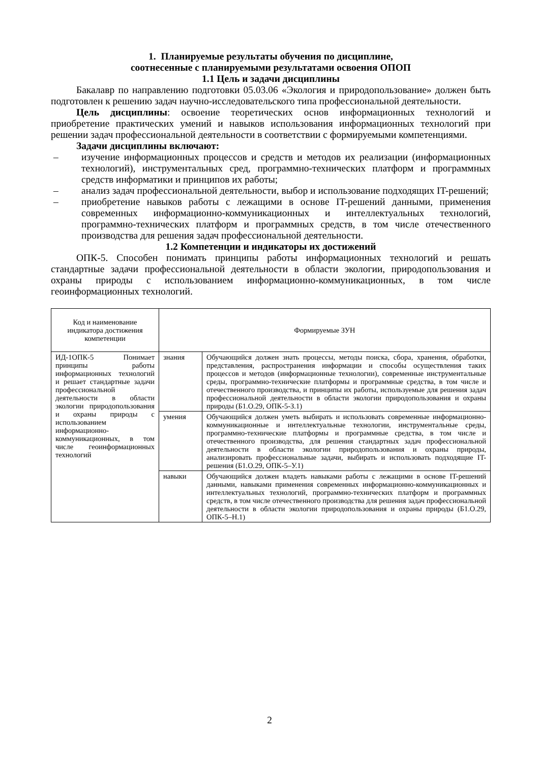1. Планируемые результаты обучения по дисциплине,
соотнесенные с планируемыми результатами освоения ОПОП
1.1 Цель и задачи дисциплины
Бакалавр по направлению подготовки 05.03.06 «Экология и природопользование» должен быть подготовлен к решению задач научно-исследовательского типа профессиональной деятельности.
Цель дисциплины: освоение теоретических основ информационных технологий и приобретение практических умений и навыков использования информационных технологий при решении задач профессиональной деятельности в соответствии с формируемыми компетенциями.
Задачи дисциплины включают:
– изучение информационных процессов и средств и методов их реализации (информационных технологий), инструментальных сред, программно-технических платформ и программных средств информатики и принципов их работы;
– анализ задач профессиональной деятельности, выбор и использование подходящих IT-решений;
– приобретение навыков работы с лежащими в основе IT-решений данными, применения современных информационно-коммуникационных и интеллектуальных технологий, программно-технических платформ и программных средств, в том числе отечественного производства для решения задач профессиональной деятельности.
1.2 Компетенции и индикаторы их достижений
ОПК-5. Способен понимать принципы работы информационных технологий и решать стандартные задачи профессиональной деятельности в области экологии, природопользования и охраны природы с использованием информационно-коммуникационных, в том числе геоинформационных технологий.
| Код и наименование индикатора достижения компетенции | Формируемые ЗУН | |
| ИД-1ОПК-5 Понимает принципы работы информационных технологий и решает стандартные задачи профессиональной деятельности в области экологии природопользования и охраны природы с использованием информационно-коммуникационных, в том числе геоинформационных технологий | знания | Обучающийся должен знать процессы, методы поиска, сбора, хранения, обработки, представления, распространения информации и способы осуществления таких процессов и методов (информационные технологии), современные инструментальные среды, программно-технические платформы и программные средства, в том числе и отечественного производства, и принципы их работы, используемые для решения задач профессиональной деятельности в области экологии природопользования и охраны природы (Б1.О.29, ОПК-5-З.1) |
| | умения | Обучающийся должен уметь выбирать и использовать современные информационно-коммуникационные и интеллектуальные технологии, инструментальные среды, программно-технические платформы и программные средства, в том числе и отечественного производства, для решения стандартных задач профессиональной деятельности в области экологии природопользования и охраны природы, анализировать профессиональные задачи, выбирать и использовать подходящие IT-решения (Б1.О.29, ОПК-5–У.1) |
| | навыки | Обучающийся должен владеть навыками работы с лежащими в основе IT-решений данными, навыками применения современных информационно-коммуникационных и интеллектуальных технологий, программно-технических платформ и программных средств, в том числе отечественного производства для решения задач профессиональной деятельности в области экологии природопользования и охраны природы (Б1.О.29, ОПК-5–Н.1) |
2